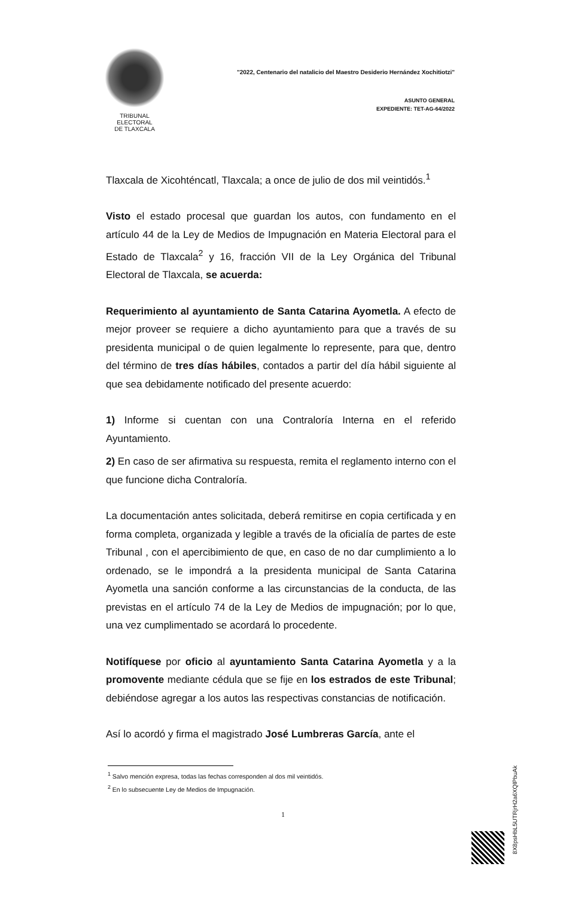TRIBUNAL ELECTORAL
DE TLAXCALA
"2022, Centenario del natalicio del Maestro Desiderio Hernández Xochitiotzi"
ASUNTO GENERAL
EXPEDIENTE: TET-AG-64/2022
Tlaxcala de Xicohténcatl, Tlaxcala; a once de julio de dos mil veintidós.<sup>1</sup>
Visto el estado procesal que guardan los autos, con fundamento en el artículo 44 de la Ley de Medios de Impugnación en Materia Electoral para el Estado de Tlaxcala<sup>2</sup> y 16, fracción VII de la Ley Orgánica del Tribunal Electoral de Tlaxcala, se acuerda:
Requerimiento al ayuntamiento de Santa Catarina Ayometla. A efecto de mejor proveer se requiere a dicho ayuntamiento para que a través de su presidenta municipal o de quien legalmente lo represente, para que, dentro del término de tres días hábiles, contados a partir del día hábil siguiente al que sea debidamente notificado del presente acuerdo:
1) Informe si cuentan con una Contraloría Interna en el referido Ayuntamiento.
2) En caso de ser afirmativa su respuesta, remita el reglamento interno con el que funcione dicha Contraloría.
La documentación antes solicitada, deberá remitirse en copia certificada y en forma completa, organizada y legible a través de la oficialía de partes de este Tribunal , con el apercibimiento de que, en caso de no dar cumplimiento a lo ordenado, se le impondrá a la presidenta municipal de Santa Catarina Ayometla una sanción conforme a las circunstancias de la conducta, de las previstas en el artículo 74 de la Ley de Medios de impugnación; por lo que, una vez cumplimentado se acordará lo procedente.
Notifíquese por oficio al ayuntamiento Santa Catarina Ayometla y a la promovente mediante cédula que se fije en los estrados de este Tribunal; debiéndose agregar a los autos las respectivas constancias de notificación.
Así lo acordó y firma el magistrado José Lumbreras García, ante el
<sup>1</sup> Salvo mención expresa, todas las fechas corresponden al dos mil veintidós.
<sup>2</sup> En lo subsecuente Ley de Medios de Impugnación.
1
8X8psHbL5UTRjrH2a6XQlPbuAk